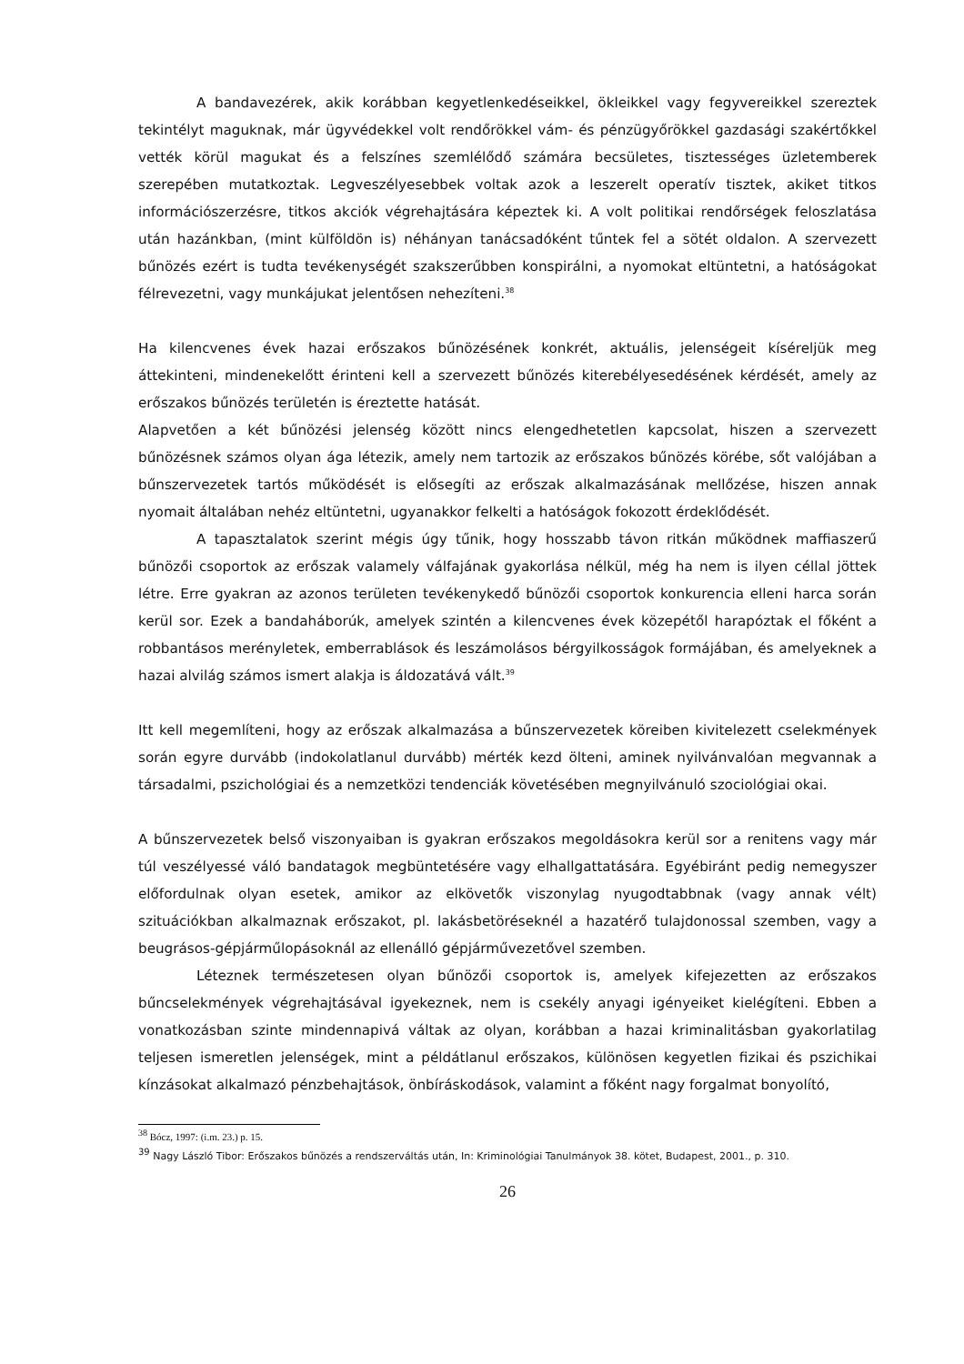A bandavezérek, akik korábban kegyetlenkedéseikkel, ökleikkel vagy fegyvereikkel szereztek tekintélyt maguknak, már ügyvédekkel volt rendőrökkel vám- és pénzügyőrökkel gazdasági szakértőkkel vették körül magukat és a felszínes szemlélődő számára becsületes, tisztességes üzletemberek szerepében mutatkoztak. Legveszélyesebbek voltak azok a leszerelt operatív tisztek, akiket titkos információszerzésre, titkos akciók végrehajtására képeztek ki. A volt politikai rendőrségek feloszlatása után hazánkban, (mint külföldön is) néhányan tanácsadóként tűntek fel a sötét oldalon. A szervezett bűnözés ezért is tudta tevékenységét szakszerűbben konspirálni, a nyomokat eltüntetni, a hatóságokat félrevezetni, vagy munkájukat jelentősen nehezíteni.<sup>38</sup>
Ha kilencvenes évek hazai erőszakos bűnözésének konkrét, aktuális, jelenségeit kíséreljük meg áttekinteni, mindenekelőtt érinteni kell a szervezett bűnözés kiterebélyesedésének kérdését, amely az erőszakos bűnözés területén is éreztette hatását.
Alapvetően a két bűnözési jelenség között nincs elengedhetetlen kapcsolat, hiszen a szervezett bűnözésnek számos olyan ága létezik, amely nem tartozik az erőszakos bűnözés körébe, sőt valójában a bűnszervezetek tartós működését is elősegíti az erőszak alkalmazásának mellőzése, hiszen annak nyomait általában nehéz eltüntetni, ugyanakkor felkelti a hatóságok fokozott érdeklődését.
A tapasztalatok szerint mégis úgy tűnik, hogy hosszabb távon ritkán működnek maffiaszerű bűnözői csoportok az erőszak valamely válfajának gyakorlása nélkül, még ha nem is ilyen céllal jöttek létre. Erre gyakran az azonos területen tevékenykedő bűnözői csoportok konkurencia elleni harca során kerül sor. Ezek a bandaháborúk, amelyek szintén a kilencvenes évek közepétől harapóztak el főként a robbantásos merényletek, emberrablások és leszámolásos bérgyilkosságok formájában, és amelyeknek a hazai alvilág számos ismert alakja is áldozatává vált.<sup>39</sup>
Itt kell megemlíteni, hogy az erőszak alkalmazása a bűnszervezetek köreiben kivitelezett cselekmények során egyre durvább (indokolatlanul durvább) mérték kezd ölteni, aminek nyilvánvalóan megvannak a társadalmi, pszichológiai és a nemzetközi tendenciák követésében megnyilvánuló szociológiai okai.
A bűnszervezetek belső viszonyaiban is gyakran erőszakos megoldásokra kerül sor a renitens vagy már túl veszélyessé váló bandatagok megbüntetésére vagy elhallgattatására. Egyébiránt pedig nemegyszer előfordulnak olyan esetek, amikor az elkövetők viszonylag nyugodtabbnak (vagy annak vélt) szituációkban alkalmaznak erőszakot, pl. lakásbetöréseknél a hazatérő tulajdonossal szemben, vagy a beugrásos-gépjárműlopásoknál az ellenálló gépjárművezetővel szemben.
Léteznek természetesen olyan bűnözői csoportok is, amelyek kifejezetten az erőszakos bűncselekmények végrehajtásával igyekeznek, nem is csekély anyagi igényeiket kielégíteni. Ebben a vonatkozásban szinte mindennapivá váltak az olyan, korábban a hazai kriminalitásban gyakorlatilag teljesen ismeretlen jelenségek, mint a példátlanul erőszakos, különösen kegyetlen fizikai és pszichikai kínzásokat alkalmazó pénzbehajtások, önbíráskodások, valamint a főként nagy forgalmat bonyolító,
<sup>38</sup> Bócz, 1997: (i.m. 23.) p. 15.
<sup>39</sup> Nagy László Tibor: Erőszakos bűnözés a rendszerváltás után, In: Kriminológiai Tanulmányok 38. kötet, Budapest, 2001., p. 310.
26